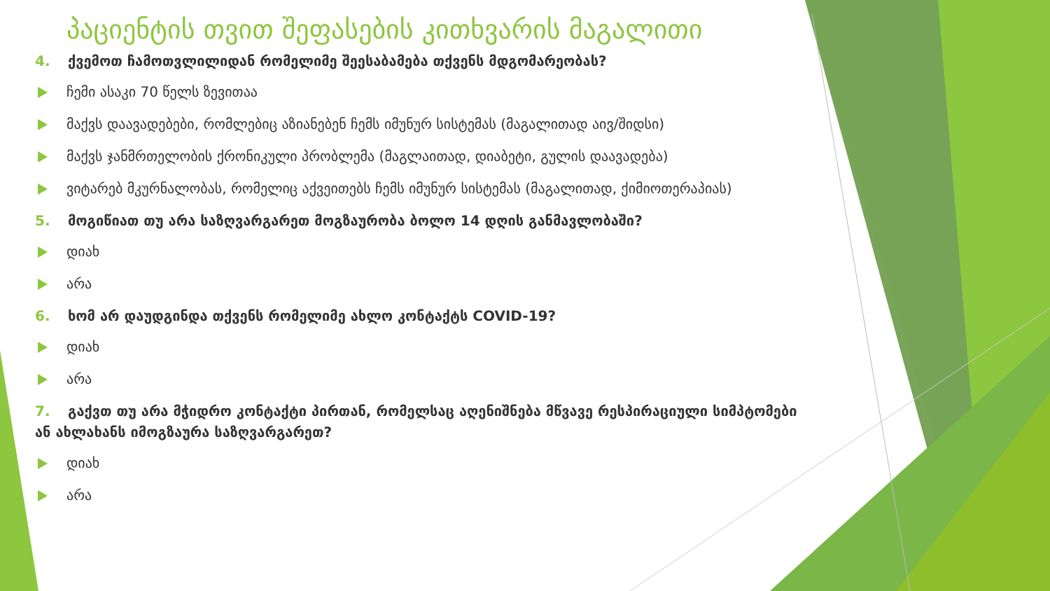პაციენტის თვით შეფასების კითხვარის მაგალითი
4. ქვემოთ ჩამოთვლილიდან რომელიმე შეესაბამება თქვენს მდგომარეობას?
ჩემი ასაკი 70 წელს ზევითაა
მაქვს დაავადებები, რომლებიც აზიანებენ ჩემს იმუნურ სისტემას (მაგალითად აივ/შიდსი)
მაქვს ჯანმრთელობის ქრონიკული პრობლემა (მაგლაითად, დიაბეტი, გულის დაავადება)
ვიტარებ მკურნალობას, რომელიც აქვეითებს ჩემს იმუნურ სისტემას (მაგალითად, ქიმიოთერაპიას)
5. მოგიწიათ თუ არა საზღვარგარეთ მოგზაურობა ბოლო 14 დღის განმავლობაში?
დიახ
არა
6. ხომ არ დაუდგინდა თქვენს რომელიმე ახლო კონტაქტს COVID-19?
დიახ
არა
7. გაქვთ თუ არა მჭიდრო კონტაქტი პირთან, რომელსაც აღენიშნება მწვავე რესპირაციული სიმპტომები ან ახლახანს იმოგზაურა საზღვარგარეთ?
დიახ
არა